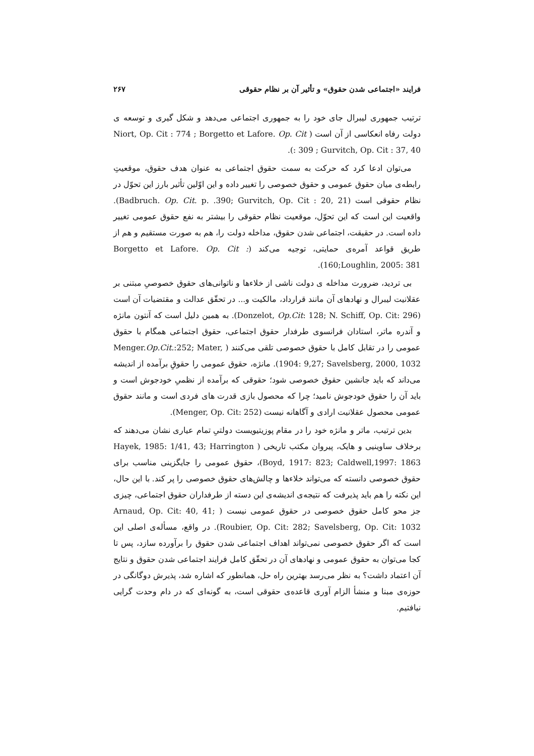فرایند «اجتماعی شدن حقوق» و تأثیر آن بر نظام حقوقی ۲۶۷
ترتیب جمهوری لیبرال جای خود را به جمهوری اجتماعی می‌دهد و شکل گیری و توسعه ی دولت رفاه انعکاسی از آن است ( Niort, Op. Cit : 774 ; Borgetto et Lafore. Op. Cit : 309 ; Gurvitch, Op. Cit : 37, 40).
می‌توان ادعا کرد که حرکت به سمت حقوق اجتماعی به عنوان هدف حقوق، موقعیتِ رابطه‌ی میان حقوق عمومی و حقوق خصوصی را تغییر داده و این اوّلین تأثیر بارز این تحوّل در نظام حقوقی است (Badbruch. Op. Cit. p. .390; Gurvitch, Op. Cit : 20, 21). واقعیت این است که این تحوّل، موقعیت نظام حقوقی را بیشتر به نفع حقوق عمومی تغییر داده است. در حقیقت، اجتماعی شدن حقوق، مداخله دولت را، هم به صورت مستقیم و هم از طریق قواعد آمره‌ی حمایتی، توجیه می‌کند (Borgetto et Lafore. Op. Cit : 160;Loughlin, 2005: 381).
بی تردید، ضرورت مداخله ی دولت ناشی از خلاءها و ناتوانی‌های حقوق خصوصیِ مبتنی بر عقلانیت لیبرال و نهادهای آن مانند قرارداد، مالکیت و... در تحقّق عدالت و مقتضیات آن است (Donzelot, Op.Cit: 128; N. Schiff, Op. Cit: 296). به همین دلیل است که آنتون مانژه و آندره ماتر، استادان فرانسوی طرفدار حقوق اجتماعی، حقوق اجتماعی همگام با حقوق عمومی را در تقابل کامل با حقوق خصوصی تلقی می‌کنند ( Menger.Op.Cit.:252; Mater, 1904: 9,27; Savelsberg, 2000, 1032). مانژه، حقوق عمومی را حقوقِ برآمده از اندیشه می‌داند که باید جانشین حقوق خصوصی شود؛ حقوقی که برآمده از نظمیِ خودجوش است و باید آن را حقوق خودجوش نامید؛ چرا که محصول بازی قدرت های فردی است و مانند حقوق عمومی محصول عقلانیت ارادی و آگاهانه نیست (Menger, Op. Cit: 252).
بدین ترتیب، ماتر و مانژه خود را در مقام پوزیتیویست دولتیِ تمام عیاری نشان می‌دهند که برخلاف ساوینیی و هایک، پیروان مکتب تاریخی ( Hayek, 1985: 1/41, 43; Harrington Boyd, 1917: 823; Caldwell,1997: 1863)، حقوق عمومی را جایگزینی مناسب برای حقوق خصوصی دانسته که می‌تواند خلاءها و چالش‌های حقوق خصوصی را پر کند. با این حال، این نکته را هم باید پذیرفت که نتیجه‌ی اندیشه‌ی این دسته از طرفداران حقوق اجتماعی، چیزی جز محو کامل حقوق خصوصی در حقوق عمومی نیست ( Arnaud, Op. Cit: 40, 41; Roubier, Op. Cit: 282; Savelsberg, Op. Cit: 1032). در واقع، مسأله‌ی اصلی این است که اگر حقوق خصوصی نمی‌تواند اهداف اجتماعی شدن حقوق را برآورده سازد، پس تا کجا می‌توان به حقوق عمومی و نهادهای آن در تحقّق کامل فرایند اجتماعی شدن حقوق و نتایج آن اعتماد داشت؟ به نظر می‌رسد بهترین راه حل، همانطور که اشاره شد، پذیرش دوگانگی در حوزه‌ی مبنا و منشأ الزام آوری قاعده‌ی حقوقی است، به گونه‌ای که در دام وحدت گرایی نیافتیم.